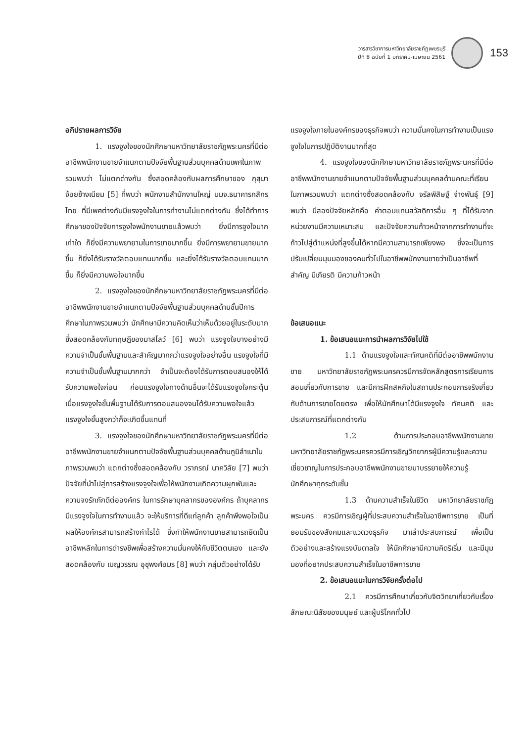วารสารวิชาการมหาวิทยาลัยราชภัฏเพชรบุรี
ปีที่ 8 ฉบับที่ 1 มกราคม-เมษายน 2561
153
อภิปรายผลการวิจัย
1. แรงจูงใจของนักศึกษามหาวิทยาลัยราชภัฏพระนครที่มีต่ออาชีพพนักงานขายจำแนกตามปัจจัยพื้นฐานส่วนบุคคลด้านเพศในภาพรวมพบว่า ไม่แตกต่างกัน ซึ่งสอดคล้องกับผลการศึกษาของ กุสุมา จ้อยช้างเนียม [5] ที่พบว่า พนักงานสำนักงานใหญ่ บมจ.ธนาคารกสิกรไทย ที่มีเพศต่างกันมีแรงจูงใจในการทำงานไม่แตกต่างกัน ซึ่งได้ทำการศึกษาของปัจจัยการจูงใจพนักงานขายแล้วพบว่า ยิ่งมีการจูงใจมากเท่าใด ก็ยิ่งมีความพยายามในการขายมากขึ้น ยิ่งมีการพยายามขายมากขึ้น ก็ยิ่งได้รับรางวัลตอบแทนมากขึ้น และยิ่งได้รับรางวัลตอบแทนมากขึ้น ก็ยิ่งมีความพอใจมากขึ้น
2. แรงจูงใจของนักศึกษามหาวิทยาลัยราชภัฏพระนครที่มีต่ออาชีพพนักงานขายจำแนกตามปัจจัยพื้นฐานส่วนบุคคลด้านชั้นปีการศึกษาในภาพรวมพบว่า นักศึกษามีความคิดเห็นว่าเห็นด้วยอยู่ในระดับมาก ซึ่งสอดคล้องกับทฤษฎีของมาสโลว์ [6] พบว่า แรงจูงใจบางอย่างมีความจำเป็นขั้นพื้นฐานและสำคัญมากกว่าแรงจูงใจอย่างอื่น แรงจูงใจที่มีความจำเป็นขั้นพื้นฐานมากกว่า จำเป็นจะต้องได้รับการตอบสนองให้ได้รับความพอใจก่อน ก่อนแรงจูงใจทางด้านอื่นจะได้รับแรงจูงใจกระตุ้น เมื่อแรงจูงใจขั้นพื้นฐานได้รับการตอบสนองจนได้รับความพอใจแล้ว แรงจูงใจขั้นสูงกว่าก็จะเกิดขึ้นแทนที่
3. แรงจูงใจของนักศึกษามหาวิทยาลัยราชภัฏพระนครที่มีต่ออาชีพพนักงานขายจำแนกตามปัจจัยพื้นฐานส่วนบุคคลด้านภูมิลำเนาในภาพรวมพบว่า แตกต่างซึ่งสอดคล้องกับ วราภรณ์ นาควิลัย [7] พบว่า ปัจจัยที่นำไปสู่การสร้างแรงจูงใจเพื่อให้พนักงานเกิดความผูกพันและความจงรักภักดีต่อองค์กร ในการรักษาบุคลากรขององค์กร ถ้าบุคลากรมีแรงจูงใจในการทำงานแล้ว จะให้บริการที่ดีแก่ลูกค้า ลูกค้าพึงพอใจเป็นผลให้องค์กรสามารถสร้างกำไรได้ ซึ่งทำให้พนักงานขายสามารถยึดเป็นอาชีพหลักในการดำรงชีพเพื่อสร้างความมั่นคงให้กับชีวิตตนเอง และยังสอดคล้องกับ เบญวรรณ อุชุพงศ์อมร [8] พบว่า กลุ่มตัวอย่างได้รับ
แรงจูงใจภายในองค์กรของธุรกิจพบว่า ความมั่นคงในการทำงานเป็นแรงจูงใจในการปฏิบัติงานมากที่สุด
4. แรงจูงใจของนักศึกษามหาวิทยาลัยราชภัฏพระนครที่มีต่ออาชีพพนักงานขายจำแนกตามปัจจัยพื้นฐานส่วนบุคคลด้านคณะที่เรียนในภาพรวมพบว่า แตกต่างซึ่งสอดคล้องกับ จรัลพิสิษฐ์ จ่างพันธุ์ [9] พบว่า มีสองปัจจัยหลักคือ ค่าตอบแทนสวัสดิการอื่น ๆ ที่ได้รับจากหน่วยงานมีความเหมาะสม และปัจจัยความก้าวหน้าจากการทำงานที่จะก้าวไปสู่ตำแหน่งที่สูงขึ้นได้หากมีความสามารถเพียงพอ ซึ่งจะเป็นการปรับเปลี่ยนมุมมองของคนทั่วไปในอาชีพพนักงานขายว่าเป็นอาชีพที่สำคัญ มีเกียรติ มีความก้าวหน้า
ข้อเสนอแนะ
1. ข้อเสนอแนะการนำผลการวิจัยไปใช้
1.1 ด้านแรงจูงใจและทัศนคติที่มีต่ออาชีพพนักงานขาย มหาวิทยาลัยราชภัฏพระนครควรมีการจัดหลักสูตรการเรียนการสอนเกี่ยวกับการขาย และมีการฝึกสหกิจในสถานประกอบการจริงเกี่ยวกับด้านการขายโดยตรง เพื่อให้นักศึกษาได้มีแรงจูงใจ ทัศนคติ และประสบการณ์ที่แตกต่างกัน
1.2 ด้านการประกอบอาชีพพนักงานขาย มหาวิทยาลัยราชภัฏพระนครควรมีการเชิญวิทยากรผู้มีความรู้และความเชี่ยวชาญในการประกอบอาชีพพนักงานขายมาบรรยายให้ความรู้นักศึกษาทุกระดับชั้น
1.3 ด้านความสำเร็จในชีวิต มหาวิทยาลัยราชภัฏพระนคร ควรมีการเชิญผู้ที่ประสบความสำเร็จในอาชีพการขาย เป็นที่ยอมรับของสังคมและแวดวงธุรกิจ มาเล่าประสบการณ์ เพื่อเป็นตัวอย่างและสร้างแรงบันดาลใจ ให้นักศึกษามีความคิดริเริ่ม และมีมุมมองที่อยากประสบความสำเร็จในอาชีพการขาย
2. ข้อเสนอแนะในการวิจัยครั้งต่อไป
2.1 ควรมีการศึกษาเกี่ยวกับจิตวิทยาเกี่ยวกับเรื่องลักษณะนิสัยของมนุษย์ และผู้บริโภคทั่วไป